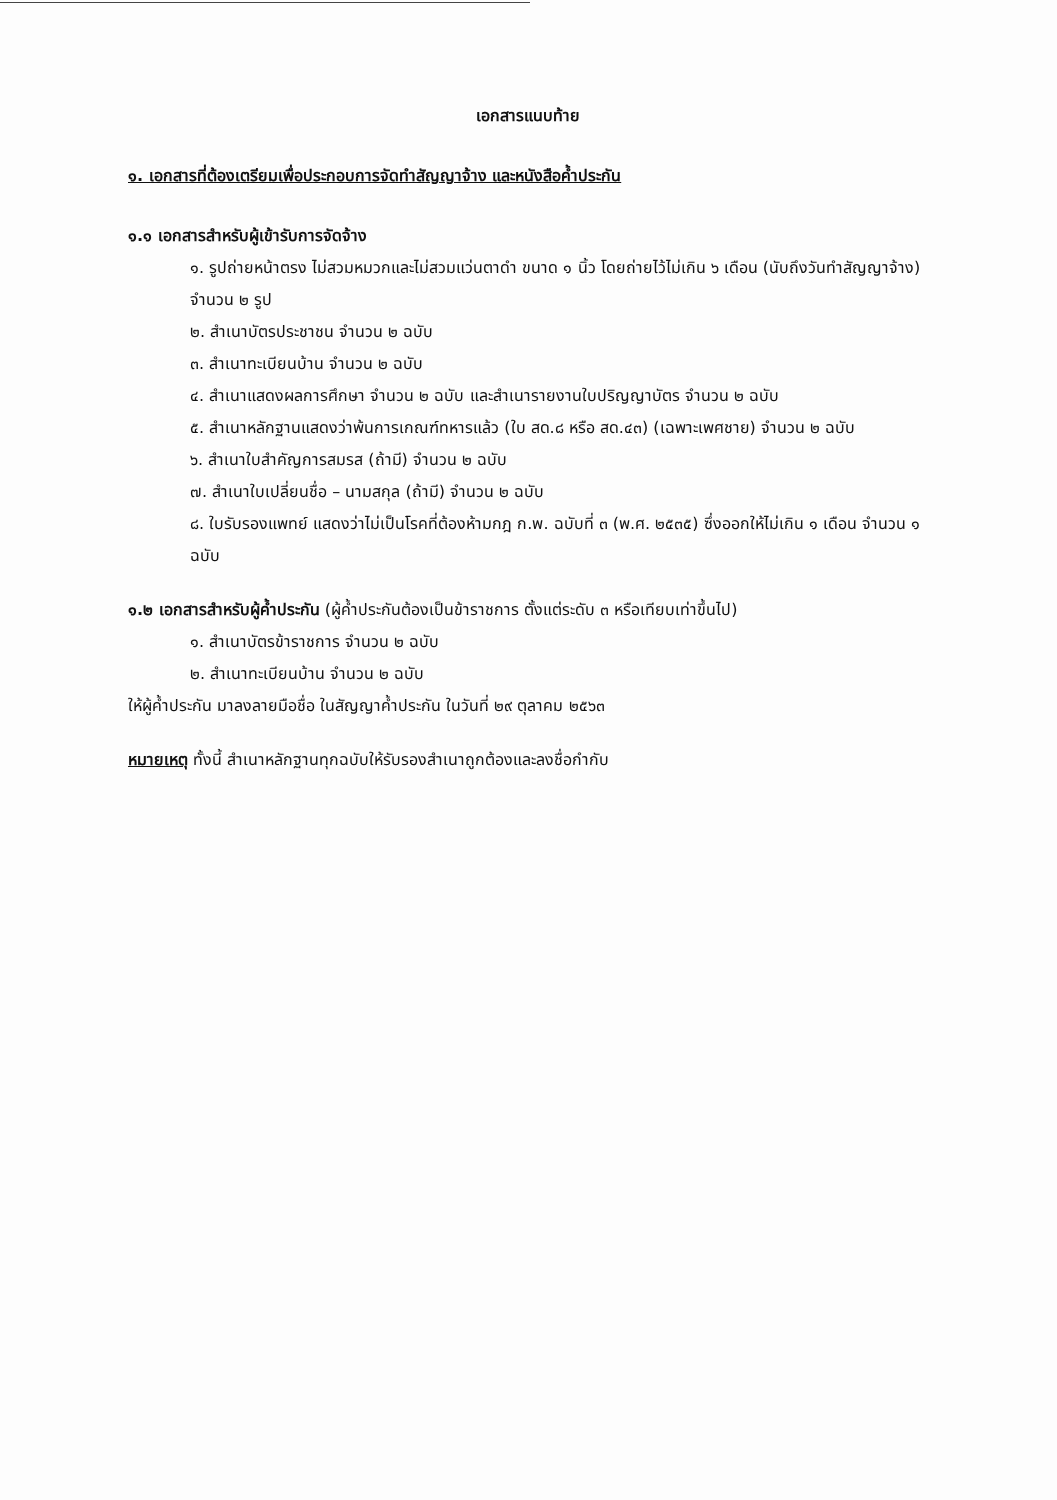เอกสารแนบท้าย
๑. เอกสารที่ต้องเตรียมเพื่อประกอบการจัดทำสัญญาจ้าง และหนังสือค้ำประกัน
๑.๑ เอกสารสำหรับผู้เข้ารับการจัดจ้าง
๑. รูปถ่ายหน้าตรง ไม่สวมหมวกและไม่สวมแว่นตาดำ ขนาด ๑ นิ้ว โดยถ่ายไว้ไม่เกิน ๖ เดือน (นับถึงวันทำสัญญาจ้าง) จำนวน ๒ รูป
๒. สำเนาบัตรประชาชน จำนวน ๒ ฉบับ
๓. สำเนาทะเบียนบ้าน จำนวน ๒ ฉบับ
๔. สำเนาแสดงผลการศึกษา จำนวน ๒ ฉบับ และสำเนารายงานใบปริญญาบัตร จำนวน ๒ ฉบับ
๕. สำเนาหลักฐานแสดงว่าพ้นการเกณฑ์ทหารแล้ว (ใบ สด.๘ หรือ สด.๔๓) (เฉพาะเพศชาย) จำนวน ๒ ฉบับ
๖. สำเนาใบสำคัญการสมรส (ถ้ามี) จำนวน ๒ ฉบับ
๗. สำเนาใบเปลี่ยนชื่อ – นามสกุล (ถ้ามี) จำนวน ๒ ฉบับ
๘. ใบรับรองแพทย์ แสดงว่าไม่เป็นโรคที่ต้องห้ามกฎ ก.พ. ฉบับที่ ๓ (พ.ศ. ๒๕๓๕) ซึ่งออกให้ไม่เกิน ๑ เดือน จำนวน ๑ ฉบับ
๑.๒ เอกสารสำหรับผู้ค้ำประกัน (ผู้ค้ำประกันต้องเป็นข้าราชการ ตั้งแต่ระดับ ๓ หรือเทียบเท่าขึ้นไป)
๑. สำเนาบัตรข้าราชการ จำนวน ๒ ฉบับ
๒. สำเนาทะเบียนบ้าน จำนวน ๒ ฉบับ
ให้ผู้ค้ำประกัน มาลงลายมือชื่อ ในสัญญาค้ำประกัน ในวันที่ ๒๙ ตุลาคม ๒๕๖๓
หมายเหตุ ทั้งนี้ สำเนาหลักฐานทุกฉบับให้รับรองสำเนาถูกต้องและลงชื่อกำกับ